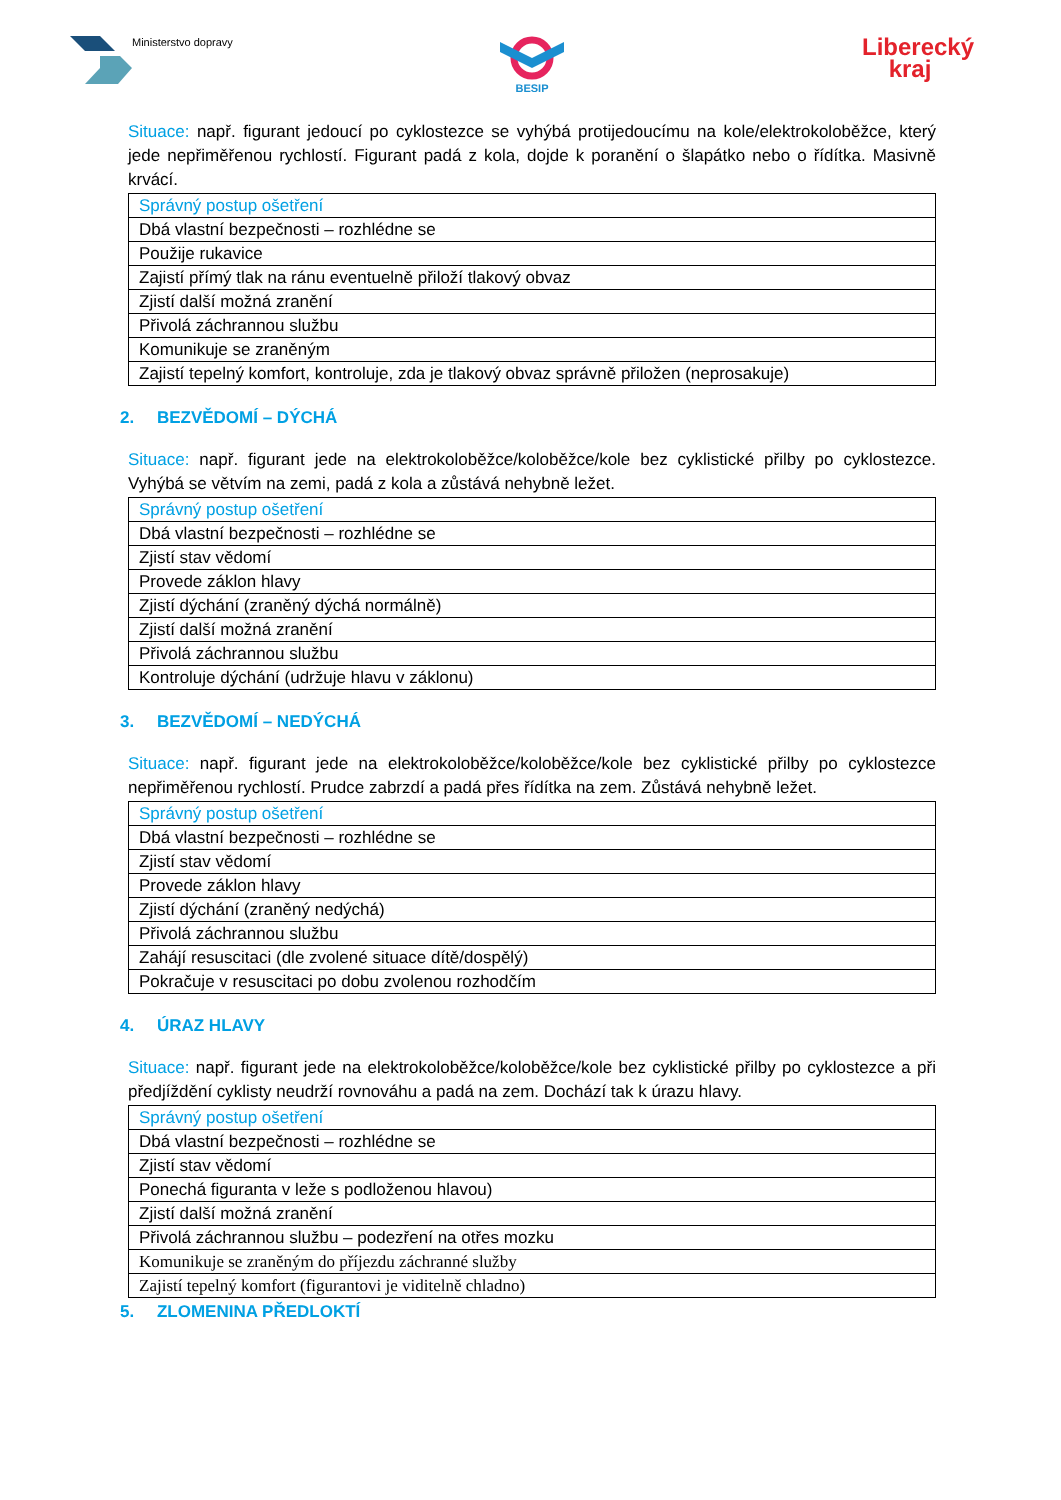Ministerstvo dopravy
BESIP
Liberecký
kraj
Situace: např. figurant jedoucí po cyklostezce se vyhýbá protijedoucímu na kole/elektrokoloběžce, který jede nepřiměřenou rychlostí. Figurant padá z kola, dojde k poranění o šlapátko nebo o řídítka. Masivně krvácí.
| Správný postup ošetření |
| Dbá vlastní bezpečnosti – rozhlédne se |
| Použije rukavice |
| Zajistí přímý tlak na ránu eventuelně přiloží tlakový obvaz |
| Zjistí další možná zranění |
| Přivolá záchrannou službu |
| Komunikuje se zraněným |
| Zajistí tepelný komfort, kontroluje, zda je tlakový obvaz správně přiložen (neprosakuje) |
2. BEZVĚDOMÍ – DÝCHÁ
Situace: např. figurant jede na elektrokoloběžce/koloběžce/kole bez cyklistické přilby po cyklostezce. Vyhýbá se větvím na zemi, padá z kola a zůstává nehybně ležet.
| Správný postup ošetření |
| Dbá vlastní bezpečnosti – rozhlédne se |
| Zjistí stav vědomí |
| Provede záklon hlavy |
| Zjistí dýchání (zraněný dýchá normálně) |
| Zjistí další možná zranění |
| Přivolá záchrannou službu |
| Kontroluje dýchání (udržuje hlavu v záklonu) |
3. BEZVĚDOMÍ – NEDÝCHÁ
Situace: např. figurant jede na elektrokoloběžce/koloběžce/kole bez cyklistické přilby po cyklostezce nepřiměřenou rychlostí. Prudce zabrzdí a padá přes řídítka na zem. Zůstává nehybně ležet.
| Správný postup ošetření |
| Dbá vlastní bezpečnosti – rozhlédne se |
| Zjistí stav vědomí |
| Provede záklon hlavy |
| Zjistí dýchání (zraněný nedýchá) |
| Přivolá záchrannou službu |
| Zahájí resuscitaci (dle zvolené situace dítě/dospělý) |
| Pokračuje v resuscitaci po dobu zvolenou rozhodčím |
4. ÚRAZ HLAVY
Situace: např. figurant jede na elektrokoloběžce/koloběžce/kole bez cyklistické přilby po cyklostezce a při předjíždění cyklisty neudrží rovnováhu a padá na zem. Dochází tak k úrazu hlavy.
| Správný postup ošetření |
| Dbá vlastní bezpečnosti – rozhlédne se |
| Zjistí stav vědomí |
| Ponechá figuranta v leže s podloženou hlavou) |
| Zjistí další možná zranění |
| Přivolá záchrannou službu – podezření na otřes mozku |
| Komunikuje se zraněným do příjezdu záchranné služby |
| Zajistí tepelný komfort (figurantovi je viditelně chladno) |
5. ZLOMENINA PŘEDLOKTÍ